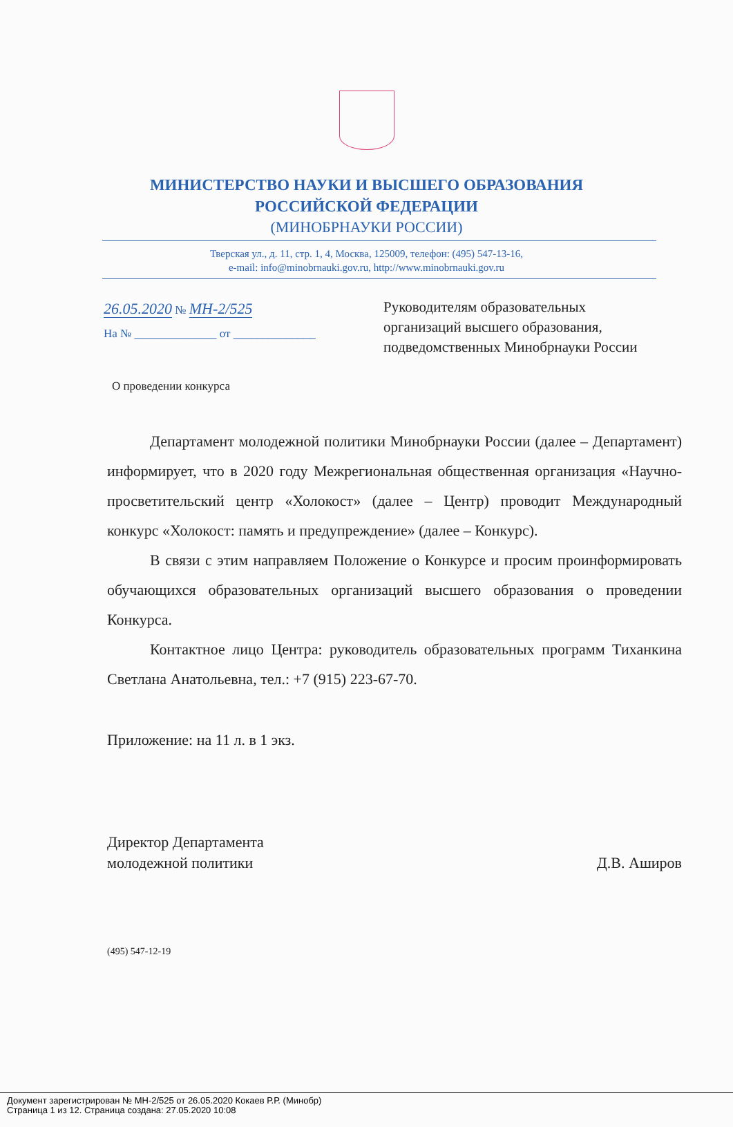МИНИСТЕРСТВО НАУКИ И ВЫСШЕГО ОБРАЗОВАНИЯ
РОССИЙСКОЙ ФЕДЕРАЦИИ
(МИНОБРНАУКИ РОССИИ)
Тверская ул., д. 11, стр. 1, 4, Москва, 125009, телефон: (495) 547-13-16,
e-mail: info@minobrnauki.gov.ru, http://www.minobrnauki.gov.ru
26.05.2020 № МН-2/525
На № ______________ от ______________
Руководителям образовательных
организаций высшего образования,
подведомственных Минобрнауки России
О проведении конкурса
Департамент молодежной политики Минобрнауки России (далее – Департамент) информирует, что в 2020 году Межрегиональная общественная организация «Научно-просветительский центр «Холокост» (далее – Центр) проводит Международный конкурс «Холокост: память и предупреждение» (далее – Конкурс).
В связи с этим направляем Положение о Конкурсе и просим проинформировать обучающихся образовательных организаций высшего образования о проведении Конкурса.
Контактное лицо Центра: руководитель образовательных программ Тиханкина Светлана Анатольевна, тел.: +7 (915) 223-67-70.
Приложение: на 11 л. в 1 экз.
Директор Департамента
молодежной политики
Д.В. Аширов
(495) 547-12-19
Документ зарегистрирован № МН-2/525 от 26.05.2020 Кокаев Р.Р. (Минобр)
Страница 1 из 12. Страница создана: 27.05.2020 10:08